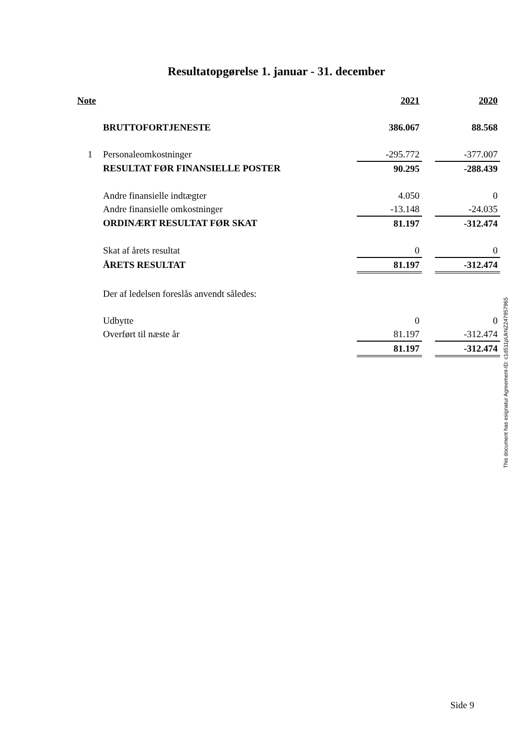Resultatopgørelse 1. januar - 31. december
| Note | | 2021 | | 2020 |
| --- | --- | --- | --- | --- |
| | BRUTTOFORTJENESTE | 386.067 | | 88.568 |
| 1 | Personaleomkostninger | -295.772 | | -377.007 |
| | RESULTAT FØR FINANSIELLE POSTER | 90.295 | | -288.439 |
| | Andre finansielle indtægter | 4.050 | | 0 |
| | Andre finansielle omkostninger | -13.148 | | -24.035 |
| | ORDINÆRT RESULTAT FØR SKAT | 81.197 | | -312.474 |
| | Skat af årets resultat | 0 | | 0 |
| | ÅRETS RESULTAT | 81.197 | | -312.474 |
| | Der af ledelsen foreslås anvendt således: | | | |
| | Udbytte | 0 | | 0 |
| | Overført til næste år | 81.197 | | -312.474 |
| | | 81.197 | | -312.474 |
This document has esignatur Agreement-ID: c1d511pUkNZ247957965
Side 9